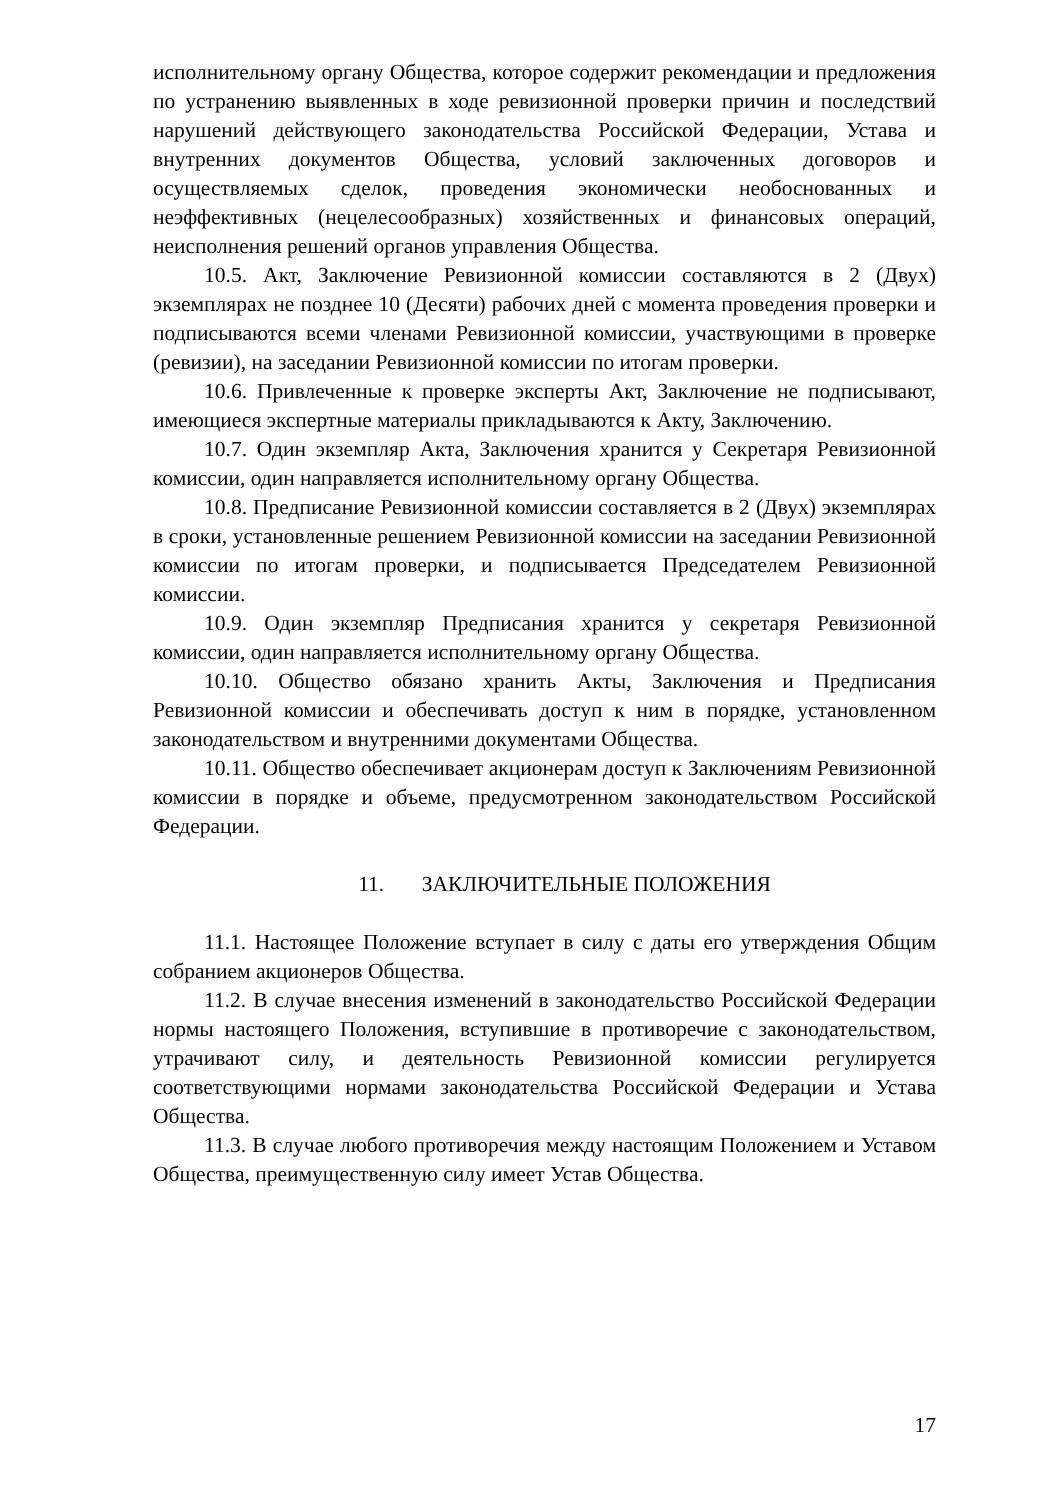исполнительному органу Общества, которое содержит рекомендации и предложения по устранению выявленных в ходе ревизионной проверки причин и последствий нарушений действующего законодательства Российской Федерации, Устава и внутренних документов Общества, условий заключенных договоров и осуществляемых сделок, проведения экономически необоснованных и неэффективных (нецелесообразных) хозяйственных и финансовых операций, неисполнения решений органов управления Общества.
10.5. Акт, Заключение Ревизионной комиссии составляются в 2 (Двух) экземплярах не позднее 10 (Десяти) рабочих дней с момента проведения проверки и подписываются всеми членами Ревизионной комиссии, участвующими в проверке (ревизии), на заседании Ревизионной комиссии по итогам проверки.
10.6. Привлеченные к проверке эксперты Акт, Заключение не подписывают, имеющиеся экспертные материалы прикладываются к Акту, Заключению.
10.7. Один экземпляр Акта, Заключения хранится у Секретаря Ревизионной комиссии, один направляется исполнительному органу Общества.
10.8. Предписание Ревизионной комиссии составляется в 2 (Двух) экземплярах в сроки, установленные решением Ревизионной комиссии на заседании Ревизионной комиссии по итогам проверки, и подписывается Председателем Ревизионной комиссии.
10.9. Один экземпляр Предписания хранится у секретаря Ревизионной комиссии, один направляется исполнительному органу Общества.
10.10. Общество обязано хранить Акты, Заключения и Предписания Ревизионной комиссии и обеспечивать доступ к ним в порядке, установленном законодательством и внутренними документами Общества.
10.11. Общество обеспечивает акционерам доступ к Заключениям Ревизионной комиссии в порядке и объеме, предусмотренном законодательством Российской Федерации.
11. ЗАКЛЮЧИТЕЛЬНЫЕ ПОЛОЖЕНИЯ
11.1. Настоящее Положение вступает в силу с даты его утверждения Общим собранием акционеров Общества.
11.2. В случае внесения изменений в законодательство Российской Федерации нормы настоящего Положения, вступившие в противоречие с законодательством, утрачивают силу, и деятельность Ревизионной комиссии регулируется соответствующими нормами законодательства Российской Федерации и Устава Общества.
11.3. В случае любого противоречия между настоящим Положением и Уставом Общества, преимущественную силу имеет Устав Общества.
17